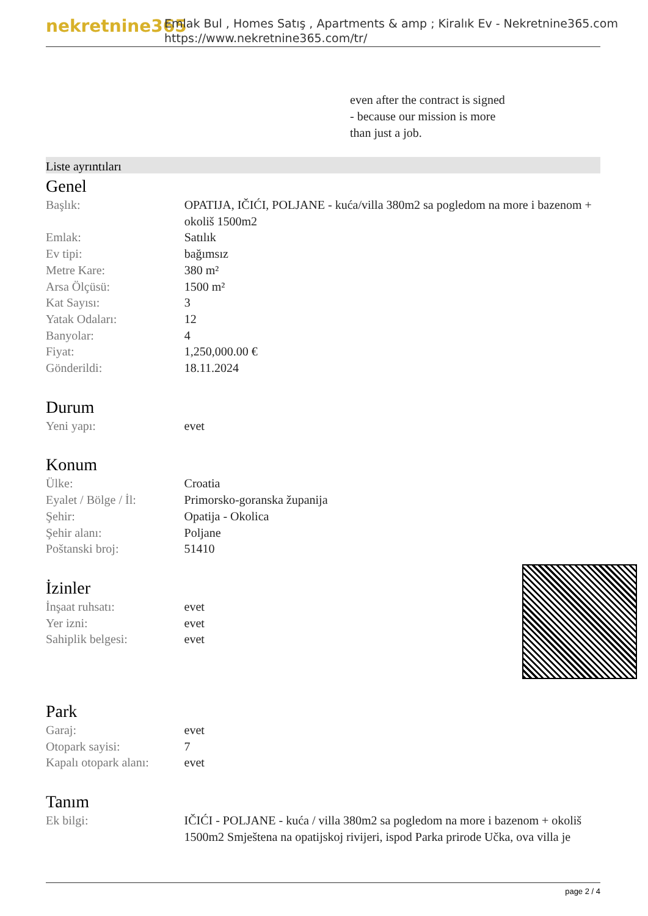nekretnine365
Emlak Bul , Homes Satış , Apartments & amp ; Kiralık Ev - Nekretnine365.com
https://www.nekretnine365.com/tr/
even after the contract is signed
- because our mission is more
than just a job.
Liste ayrıntıları
Genel
| Başlık: | OPATIJA, IČIĆI, POLJANE - kuća/villa 380m2 sa pogledom na more i bazenom + okoliš 1500m2 |
| Emlak: | Satılık |
| Ev tipi: | bağımsız |
| Metre Kare: | 380 m² |
| Arsa Ölçüsü: | 1500 m² |
| Kat Sayısı: | 3 |
| Yatak Odaları: | 12 |
| Banyolar: | 4 |
| Fiyat: | 1,250,000.00 € |
| Gönderildi: | 18.11.2024 |
Durum
| Yeni yapı: | evet |
Konum
| Ülke: | Croatia |
| Eyalet / Bölge / İl: | Primorsko-goranska županija |
| Şehir: | Opatija - Okolica |
| Şehir alanı: | Poljane |
| Poštanski broj: | 51410 |
İzinler
| İnşaat ruhsatı: | evet |
| Yer izni: | evet |
| Sahiplik belgesi: | evet |
Park
| Garaj: | evet |
| Otopark sayisi: | 7 |
| Kapalı otopark alanı: | evet |
Tanım
| Ek bilgi: | IČIĆI - POLJANE - kuća / villa 380m2 sa pogledom na more i bazenom + okoliš 1500m2 Smještena na opatijskoj rivijeri, ispod Parka prirode Učka, ova villa je |
page 2 / 4